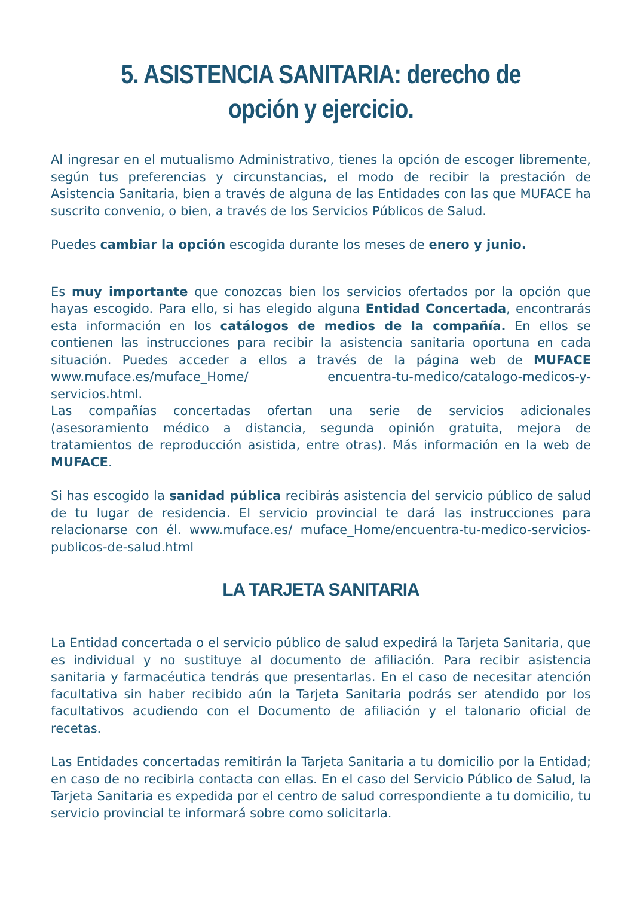5. ASISTENCIA SANITARIA: derecho de opción y ejercicio.
Al ingresar en el mutualismo Administrativo, tienes la opción de escoger libremente, según tus preferencias y circunstancias, el modo de recibir la prestación de Asistencia Sanitaria, bien a través de alguna de las Entidades con las que MUFACE ha suscrito convenio, o bien, a través de los Servicios Públicos de Salud.
Puedes cambiar la opción escogida durante los meses de enero y junio.
Es muy importante que conozcas bien los servicios ofertados por la opción que hayas escogido. Para ello, si has elegido alguna Entidad Concertada, encontrarás esta información en los catálogos de medios de la compañía. En ellos se contienen las instrucciones para recibir la asistencia sanitaria oportuna en cada situación. Puedes acceder a ellos a través de la página web de MUFACE www.muface.es/muface_Home/ encuentra-tu-medico/catalogo-medicos-y-servicios.html.
Las compañías concertadas ofertan una serie de servicios adicionales (asesoramiento médico a distancia, segunda opinión gratuita, mejora de tratamientos de reproducción asistida, entre otras). Más información en la web de MUFACE.
Si has escogido la sanidad pública recibirás asistencia del servicio público de salud de tu lugar de residencia. El servicio provincial te dará las instrucciones para relacionarse con él. www.muface.es/ muface_Home/encuentra-tu-medico-servicios-publicos-de-salud.html
LA TARJETA SANITARIA
La Entidad concertada o el servicio público de salud expedirá la Tarjeta Sanitaria, que es individual y no sustituye al documento de afiliación. Para recibir asistencia sanitaria y farmacéutica tendrás que presentarlas. En el caso de necesitar atención facultativa sin haber recibido aún la Tarjeta Sanitaria podrás ser atendido por los facultativos acudiendo con el Documento de afiliación y el talonario oficial de recetas.
Las Entidades concertadas remitirán la Tarjeta Sanitaria a tu domicilio por la Entidad; en caso de no recibirla contacta con ellas. En el caso del Servicio Público de Salud, la Tarjeta Sanitaria es expedida por el centro de salud correspondiente a tu domicilio, tu servicio provincial te informará sobre como solicitarla.